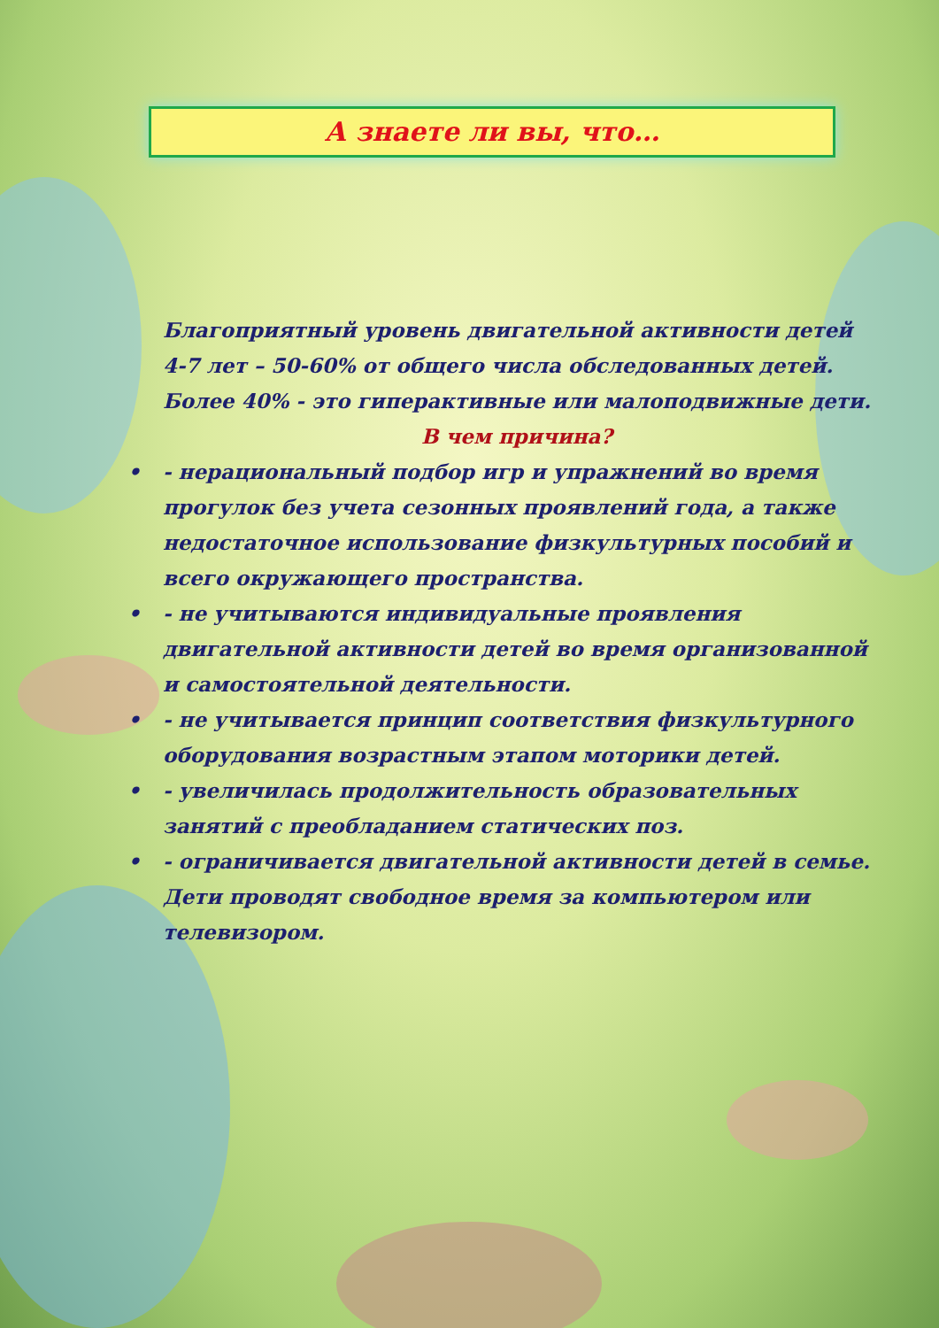А знаете ли вы, что…
Благоприятный уровень двигательной активности детей 4-7 лет – 50-60% от общего числа обследованных детей. Более 40% - это гиперактивные или малоподвижные дети.
В чем причина?
• - нерациональный подбор игр и упражнений во время прогулок без учета сезонных проявлений года, а также недостаточное использование физкультурных пособий и всего окружающего пространства.
• - не учитываются индивидуальные проявления двигательной активности детей во время организованной и самостоятельной деятельности.
• - не учитывается принцип соответствия физкультурного оборудования возрастным этапом моторики детей.
• - увеличилась продолжительность образовательных занятий с преобладанием статических поз.
• - ограничивается двигательной активности детей в семье. Дети проводят свободное время за компьютером или телевизором.